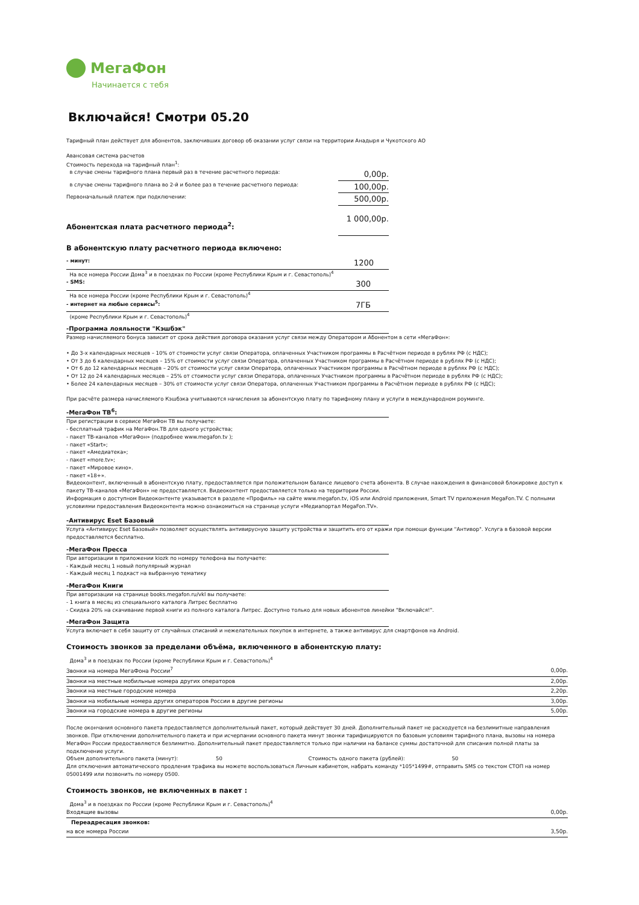МегаФон
Начинается с тебя
Включайся! Смотри 05.20
Тарифный план действует для абонентов, заключивших договор об оказании услуг связи на территории Анадыря и Чукотского АО
Авансовая система расчетов
Стоимость перехода на тарифный план<sup>1</sup>:
в случае смены тарифного плана первый раз в течение расчетного периода: 0,00р.
в случае смены тарифного плана во 2-й и более раз в течение расчетного периода: 100,00р.
Первоначальный платеж при подключении: 500,00р.
Абонентская плата расчетного периода<sup>2</sup>:
1 000,00р.
В абонентскую плату расчетного периода включено:
- минут: 1200
На все номера России Дома<sup>3</sup> и в поездках по России (кроме Республики Крым и г. Севастополь)<sup>4</sup>
- SMS: 300
На все номера России (кроме Республики Крым и г. Севастополь)<sup>4</sup>
- интернет на любые сервисы<sup>5</sup>: 7ГБ
(кроме Республики Крым и г. Севастополь)<sup>4</sup>
-Программа лояльности "Кэшбэк"
Размер начисляемого бонуса зависит от срока действия договора оказания услуг связи между Оператором и Абонентом в сети «МегаФон»:
• До 3-х календарных месяцев – 10% от стоимости услуг связи Оператора, оплаченных Участником программы в Расчётном периоде в рублях РФ (с НДС);
• От 3 до 6 календарных месяцев – 15% от стоимости услуг связи Оператора, оплаченных Участником программы в Расчётном периоде в рублях РФ (с НДС);
• От 6 до 12 календарных месяцев – 20% от стоимости услуг связи Оператора, оплаченных Участником программы в Расчётном периоде в рублях РФ (с НДС);
• От 12 до 24 календарных месяцев – 25% от стоимости услуг связи Оператора, оплаченных Участником программы в Расчётном периоде в рублях РФ (с НДС);
• Более 24 календарных месяцев – 30% от стоимости услуг связи Оператора, оплаченных Участником программы в Расчётном периоде в рублях РФ (с НДС);
При расчёте размера начисляемого Кэшбэка учитываются начисления за абонентскую плату по тарифному плану и услуги в международном роуминге.
-МегаФон ТВ<sup>6</sup>:
При регистрации в сервисе МегаФон ТВ вы получаете:
- бесплатный трафик на МегаФон.ТВ для одного устройства;
- пакет ТВ-каналов «МегаФон» (подробнее www.megafon.tv );
- пакет «Start»;
- пакет «Амедиатека»;
- пакет «more.tv»;
- пакет «Мировое кино».
- пакет «18+».
Видеоконтент, включенный в абонентскую плату, предоставляется при положительном балансе лицевого счета абонента. В случае нахождения в финансовой блокировке доступ к пакету ТВ-каналов «МегаФон» не предоставляется. Видеоконтент предоставляется только на территории России.
Информация о доступном Видеоконтенте указывается в разделе «Профиль» на сайте www.megafon.tv, iOS или Android приложения, Smart TV приложения MegaFon.TV. С полными условиями предоставления Видеоконтента можно ознакомиться на странице услуги «Медиапортал MegaFon.TV».
-Антивирус Eset Базовый
Услуга «Антивирус Eset Базовый» позволяет осуществлять антивирусную защиту устройства и защитить его от кражи при помощи функции "Антивор". Услуга в базовой версии предоставляется бесплатно.
-МегаФон Пресса
При авторизации в приложении kiozk по номеру телефона вы получаете:
- Каждый месяц 1 новый популярный журнал
- Каждый месяц 1 подкаст на выбранную тематику
-МегаФон Книги
При авторизации на странице books.megafon.ru/vkl вы получаете:
- 1 книга в месяц из специального каталога Литрес бесплатно
- Скидка 20% на скачивание первой книги из полного каталога Литрес. Доступно только для новых абонентов линейки "Включайся!".
-МегаФон Защита
Услуга включает в себя защиту от случайных списаний и нежелательных покупок в интернете, а также антивирус для смартфонов на Android.
Стоимость звонков за пределами объёма, включенного в абонентскую плату:
Дома<sup>3</sup> и в поездках по России (кроме Республики Крым и г. Севастополь)<sup>4</sup>
| Звонки на номера МегаФона России<sup>7</sup> | 0,00р. |
| Звонки на местные мобильные номера других операторов | 2,00р. |
| Звонки на местные городские номера | 2,20р. |
| Звонки на мобильные номера других операторов России в другие регионы | 3,00р. |
| Звонки на городские номера в другие регионы | 5,00р. |
После окончания основного пакета предоставляется дополнительный пакет, который действует 30 дней. Дополнительный пакет не расходуется на безлимитные направления звонков. При отключении дополнительного пакета и при исчерпании основного пакета минут звонки тарифицируются по базовым условиям тарифного плана, вызовы на номера МегаФон России предоставляются безлимитно. Дополнительный пакет предоставляется только при наличии на балансе суммы достаточной для списания полной платы за подключение услуги.
Объем дополнительного пакета (минут): 50 Стоимость одного пакета (рублей): 50
Для отключения автоматического продления трафика вы можете воспользоваться Личным кабинетом, набрать команду *105*1499#, отправить SMS со текстом СТОП на номер 05001499 или позвонить по номеру 0500.
Стоимость звонков, не включенных в пакет :
Дома<sup>3</sup> и в поездках по России (кроме Республики Крым и г. Севастополь)<sup>4</sup>
| Входящие вызовы | 0,00р. |
| Переадресация звонков: | |
| на все номера России | 3,50р. |